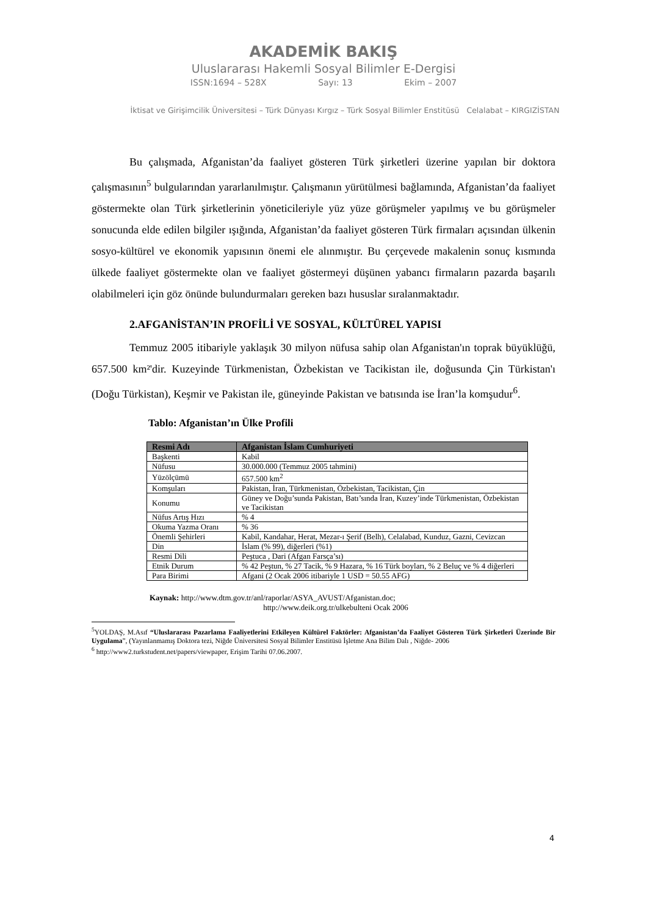AKADEMİK BAKIŞ
Uluslararası Hakemli Sosyal Bilimler E-Dergisi
ISSN:1694 – 528X Sayı: 13 Ekim – 2007
İktisat ve Girişimcilik Üniversitesi – Türk Dünyası Kırgız – Türk Sosyal Bilimler Enstitüsü Celalabat – KIRGIZİSTAN
Bu çalışmada, Afganistan’da faaliyet gösteren Türk şirketleri üzerine yapılan bir doktora çalışmasının<sup>5</sup> bulgularından yararlanılmıştır. Çalışmanın yürütülmesi bağlamında, Afganistan’da faaliyet göstermekte olan Türk şirketlerinin yöneticileriyle yüz yüze görüşmeler yapılmış ve bu görüşmeler sonucunda elde edilen bilgiler ışığında, Afganistan’da faaliyet gösteren Türk firmaları açısından ülkenin sosyo-kültürel ve ekonomik yapısının önemi ele alınmıştır. Bu çerçevede makalenin sonuç kısmında ülkede faaliyet göstermekte olan ve faaliyet göstermeyi düşünen yabancı firmaların pazarda başarılı olabilmeleri için göz önünde bulundurmaları gereken bazı hususlar sıralanmaktadır.
2.AFGANİSTAN’IN PROFİLİ VE SOSYAL, KÜLTÜREL YAPISI
Temmuz 2005 itibariyle yaklaşık 30 milyon nüfusa sahip olan Afganistan'ın toprak büyüklüğü, 657.500 km²'dir. Kuzeyinde Türkmenistan, Özbekistan ve Tacikistan ile, doğusunda Çin Türkistan'ı (Doğu Türkistan), Keşmir ve Pakistan ile, güneyinde Pakistan ve batısında ise İran’la komşudur<sup>6</sup>.
Tablo: Afganistan’ın Ülke Profili
| Resmi Adı | Afganistan İslam Cumhuriyeti |
| --- | --- |
| Başkenti | Kabil |
| Nüfusu | 30.000.000 (Temmuz 2005 tahmini) |
| Yüzölçümü | 657.500 km<sup>2</sup> |
| Komşuları | Pakistan, İran, Türkmenistan, Özbekistan, Tacikistan, Çin |
| Konumu | Güney ve Doğu’sunda Pakistan, Batı’sında İran, Kuzey’inde Türkmenistan, Özbekistan ve Tacikistan |
| Nüfus Artış Hızı | % 4 |
| Okuma Yazma Oranı | % 36 |
| Önemli Şehirleri | Kabil, Kandahar, Herat, Mezar-ı Şerif (Belh), Celalabad, Kunduz, Gazni, Cevizcan |
| Din | İslam (% 99), diğerleri (%1) |
| Resmi Dili | Peştuca , Dari (Afgan Farsça’sı) |
| Etnik Durum | % 42 Peştun, % 27 Tacik, % 9 Hazara, % 16 Türk boyları, % 2 Beluç ve % 4 diğerleri |
| Para Birimi | Afgani (2 Ocak 2006 itibariyle 1 USD = 50.55 AFG) |
Kaynak: http://www.dtm.gov.tr/anl/raporlar/ASYA_AVUST/Afganistan.doc;
http://www.deik.org.tr/ulkebulteni Ocak 2006
<sup>5</sup> YOLDAŞ, M.Asıf “Uluslararası Pazarlama Faaliyetlerini Etkileyen Kültürel Faktörler: Afganistan’da Faaliyet Gösteren Türk Şirketleri Üzerinde Bir Uygulama”, (Yayınlanmamış Doktora tezi, Niğde Üniversitesi Sosyal Bilimler Enstitüsü İşletme Ana Bilim Dalı , Niğde- 2006
<sup>6</sup> http://www2.turkstudent.net/papers/viewpaper, Erişim Tarihi 07.06.2007.
4